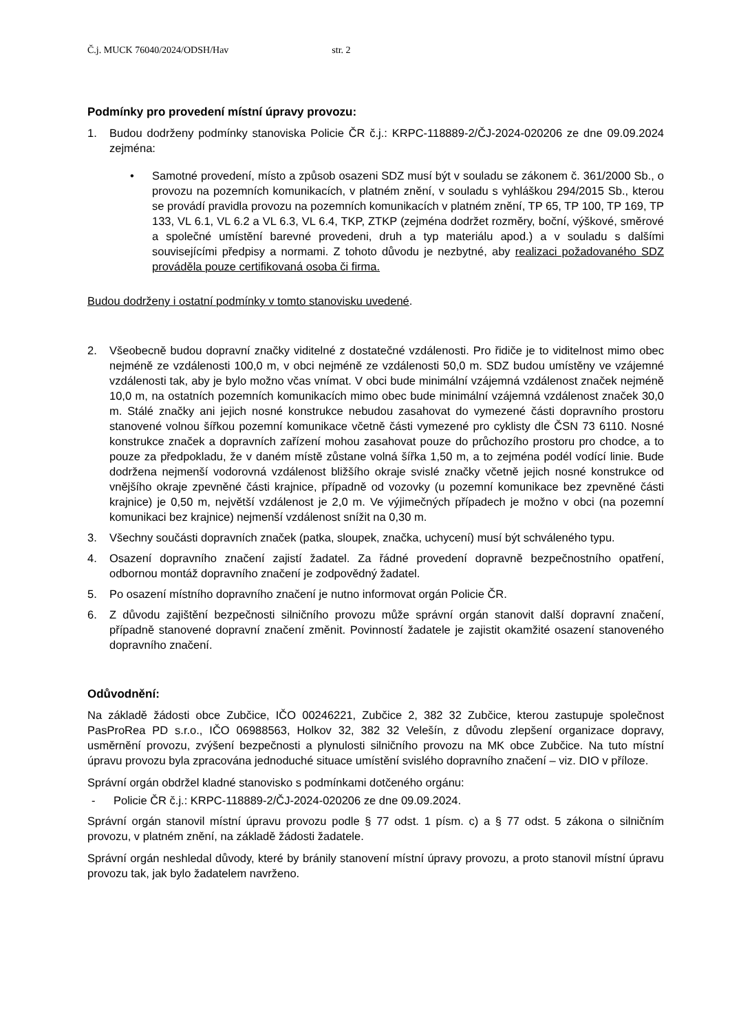Č.j. MUCK 76040/2024/ODSH/Hav str. 2
Podmínky pro provedení místní úpravy provozu:
1. Budou dodrženy podmínky stanoviska Policie ČR č.j.: KRPC-118889-2/ČJ-2024-020206 ze dne 09.09.2024 zejména:
• Samotné provedení, místo a způsob osazeni SDZ musí být v souladu se zákonem č. 361/2000 Sb., o provozu na pozemních komunikacích, v platném znění, v souladu s vyhláškou 294/2015 Sb., kterou se provádí pravidla provozu na pozemních komunikacích v platném znění, TP 65, TP 100, TP 169, TP 133, VL 6.1, VL 6.2 a VL 6.3, VL 6.4, TKP, ZTKP (zejména dodržet rozměry, boční, výškové, směrové a společné umístění barevné provedeni, druh a typ materiálu apod.) a v souladu s dalšími souvisejícími předpisy a normami. Z tohoto důvodu je nezbytné, aby realizaci požadovaného SDZ prováděla pouze certifikovaná osoba či firma.
Budou dodrženy i ostatní podmínky v tomto stanovisku uvedené.
2. Všeobecně budou dopravní značky viditelné z dostatečné vzdálenosti. Pro řidiče je to viditelnost mimo obec nejméně ze vzdálenosti 100,0 m, v obci nejméně ze vzdálenosti 50,0 m. SDZ budou umístěny ve vzájemné vzdálenosti tak, aby je bylo možno včas vnímat. V obci bude minimální vzájemná vzdálenost značek nejméně 10,0 m, na ostatních pozemních komunikacích mimo obec bude minimální vzájemná vzdálenost značek 30,0 m. Stálé značky ani jejich nosné konstrukce nebudou zasahovat do vymezené části dopravního prostoru stanovené volnou šířkou pozemní komunikace včetně části vymezené pro cyklisty dle ČSN 73 6110. Nosné konstrukce značek a dopravních zařízení mohou zasahovat pouze do průchozího prostoru pro chodce, a to pouze za předpokladu, že v daném místě zůstane volná šířka 1,50 m, a to zejména podél vodící linie. Bude dodržena nejmenší vodorovná vzdálenost bližšího okraje svislé značky včetně jejich nosné konstrukce od vnějšího okraje zpevněné části krajnice, případně od vozovky (u pozemní komunikace bez zpevněné části krajnice) je 0,50 m, největší vzdálenost je 2,0 m. Ve výjimečných případech je možno v obci (na pozemní komunikaci bez krajnice) nejmenší vzdálenost snížit na 0,30 m.
3. Všechny součásti dopravních značek (patka, sloupek, značka, uchycení) musí být schváleného typu.
4. Osazení dopravního značení zajistí žadatel. Za řádné provedení dopravně bezpečnostního opatření, odbornou montáž dopravního značení je zodpovědný žadatel.
5. Po osazení místního dopravního značení je nutno informovat orgán Policie ČR.
6. Z důvodu zajištění bezpečnosti silničního provozu může správní orgán stanovit další dopravní značení, případně stanovené dopravní značení změnit. Povinností žadatele je zajistit okamžité osazení stanoveného dopravního značení.
Odůvodnění:
Na základě žádosti obce Zubčice, IČO 00246221, Zubčice 2, 382 32 Zubčice, kterou zastupuje společnost PasProRea PD s.r.o., IČO 06988563, Holkov 32, 382 32 Velešín, z důvodu zlepšení organizace dopravy, usměrnění provozu, zvýšení bezpečnosti a plynulosti silničního provozu na MK obce Zubčice. Na tuto místní úpravu provozu byla zpracována jednoduché situace umístění svislého dopravního značení – viz. DIO v příloze.
Správní orgán obdržel kladné stanovisko s podmínkami dotčeného orgánu:
- Policie ČR č.j.: KRPC-118889-2/ČJ-2024-020206 ze dne 09.09.2024.
Správní orgán stanovil místní úpravu provozu podle § 77 odst. 1 písm. c) a § 77 odst. 5 zákona o silničním provozu, v platném znění, na základě žádosti žadatele.
Správní orgán neshledal důvody, které by bránily stanovení místní úpravy provozu, a proto stanovil místní úpravu provozu tak, jak bylo žadatelem navrženo.